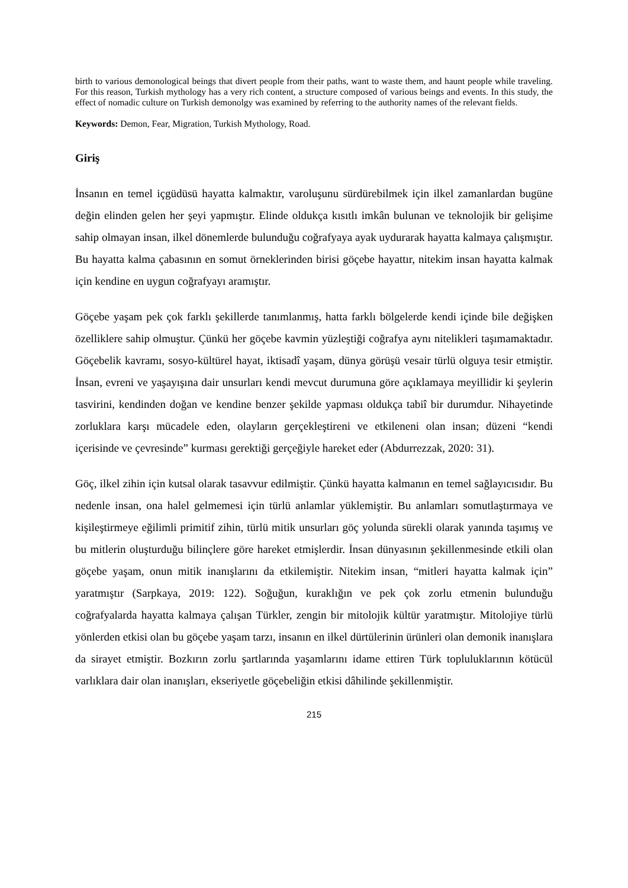birth to various demonological beings that divert people from their paths, want to waste them, and haunt people while traveling. For this reason, Turkish mythology has a very rich content, a structure composed of various beings and events. In this study, the effect of nomadic culture on Turkish demonolgy was examined by referring to the authority names of the relevant fields.
Keywords: Demon, Fear, Migration, Turkish Mythology, Road.
Giriş
İnsanın en temel içgüdüsü hayatta kalmaktır, varoluşunu sürdürebilmek için ilkel zamanlardan bugüne değin elinden gelen her şeyi yapmıştır. Elinde oldukça kısıtlı imkân bulunan ve teknolojik bir gelişime sahip olmayan insan, ilkel dönemlerde bulunduğu coğrafyaya ayak uydurarak hayatta kalmaya çalışmıştır. Bu hayatta kalma çabasının en somut örneklerinden birisi göçebe hayattır, nitekim insan hayatta kalmak için kendine en uygun coğrafyayı aramıştır.
Göçebe yaşam pek çok farklı şekillerde tanımlanmış, hatta farklı bölgelerde kendi içinde bile değişken özelliklere sahip olmuştur. Çünkü her göçebe kavmin yüzleştiği coğrafya aynı nitelikleri taşımamaktadır. Göçebelik kavramı, sosyo-kültürel hayat, iktisadî yaşam, dünya görüşü vesair türlü olguya tesir etmiştir. İnsan, evreni ve yaşayışına dair unsurları kendi mevcut durumuna göre açıklamaya meyillidir ki şeylerin tasvirini, kendinden doğan ve kendine benzer şekilde yapması oldukça tabiî bir durumdur. Nihayetinde zorluklara karşı mücadele eden, olayların gerçekleştireni ve etkileneni olan insan; düzeni “kendi içerisinde ve çevresinde” kurması gerektiği gerçeğiyle hareket eder (Abdurrezzak, 2020: 31).
Göç, ilkel zihin için kutsal olarak tasavvur edilmiştir. Çünkü hayatta kalmanın en temel sağlayıcısıdır. Bu nedenle insan, ona halel gelmemesi için türlü anlamlar yüklemiştir. Bu anlamları somutlaştırmaya ve kişileştirmeye eğilimli primitif zihin, türlü mitik unsurları göç yolunda sürekli olarak yanında taşımış ve bu mitlerin oluşturduğu bilinçlere göre hareket etmişlerdir. İnsan dünyasının şekillenmesinde etkili olan göçebe yaşam, onun mitik inanışlarını da etkilemiştir. Nitekim insan, “mitleri hayatta kalmak için” yaratmıştır (Sarpkaya, 2019: 122). Soğuğun, kuraklığın ve pek çok zorlu etmenin bulunduğu coğrafyalarda hayatta kalmaya çalışan Türkler, zengin bir mitolojik kültür yaratmıştır. Mitolojiye türlü yönlerden etkisi olan bu göçebe yaşam tarzı, insanın en ilkel dürtülerinin ürünleri olan demonik inanışlara da sirayet etmiştir. Bozkırın zorlu şartlarında yaşamlarını idame ettiren Türk topluluklarının kötücül varlıklara dair olan inanışları, ekseriyetle göçebeliğin etkisi dâhilinde şekillenmiştir.
215